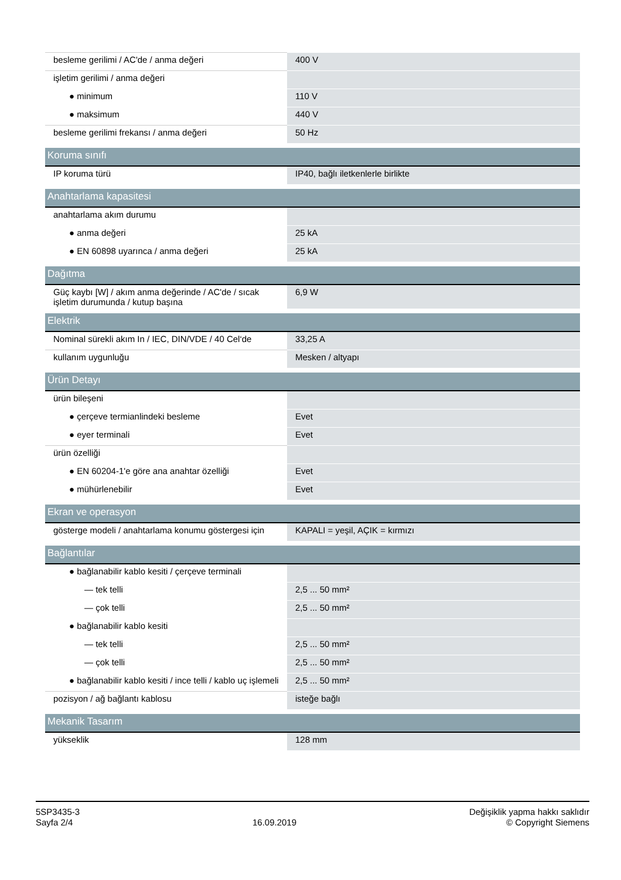| besleme gerilimi / AC'de / anma değeri | 400 V |
| işletim gerilimi / anma değeri | |
| ● minimum | 110 V |
| ● maksimum | 440 V |
| besleme gerilimi frekansı / anma değeri | 50 Hz |
| Koruma sınıfı | |
| IP koruma türü | IP40, bağlı iletkenlerle birlikte |
| Anahtarlama kapasitesi | |
| anahtarlama akım durumu | |
| ● anma değeri | 25 kA |
| ● EN 60898 uyarınca / anma değeri | 25 kA |
| Dağıtma | |
| Güç kaybı [W] / akım anma değerinde / AC'de / sıcak işletim durumunda / kutup başına | 6,9 W |
| Elektrik | |
| Nominal sürekli akım In / IEC, DIN/VDE / 40 Cel‘de | 33,25 A |
| kullanım uygunluğu | Mesken / altyapı |
| Ürün Detayı | |
| ürün bileşeni | |
| ● çerçeve termianlindeki besleme | Evet |
| ● eyer terminali | Evet |
| ürün özelliği | |
| ● EN 60204-1'e göre ana anahtar özelliği | Evet |
| ● mühürlenebilir | Evet |
| Ekran ve operasyon | |
| gösterge modeli / anahtarlama konumu göstergesi için | KAPALI = yeşil, AÇIK = kırmızı |
| Bağlantılar | |
| ● bağlanabilir kablo kesiti / çerçeve terminali | |
| — tek telli | 2,5 ... 50 mm² |
| — çok telli | 2,5 ... 50 mm² |
| ● bağlanabilir kablo kesiti | |
| — tek telli | 2,5 ... 50 mm² |
| — çok telli | 2,5 ... 50 mm² |
| ● bağlanabilir kablo kesiti / ince telli / kablo uç işlemeli | 2,5 ... 50 mm² |
| pozisyon / ağ bağlantı kablosu | isteğe bağlı |
| Mekanik Tasarım | |
| yükseklik | 128 mm |
5SP3435-3
Sayfa 2/4
16.09.2019
Değişiklik yapma hakkı saklıdır
© Copyright Siemens